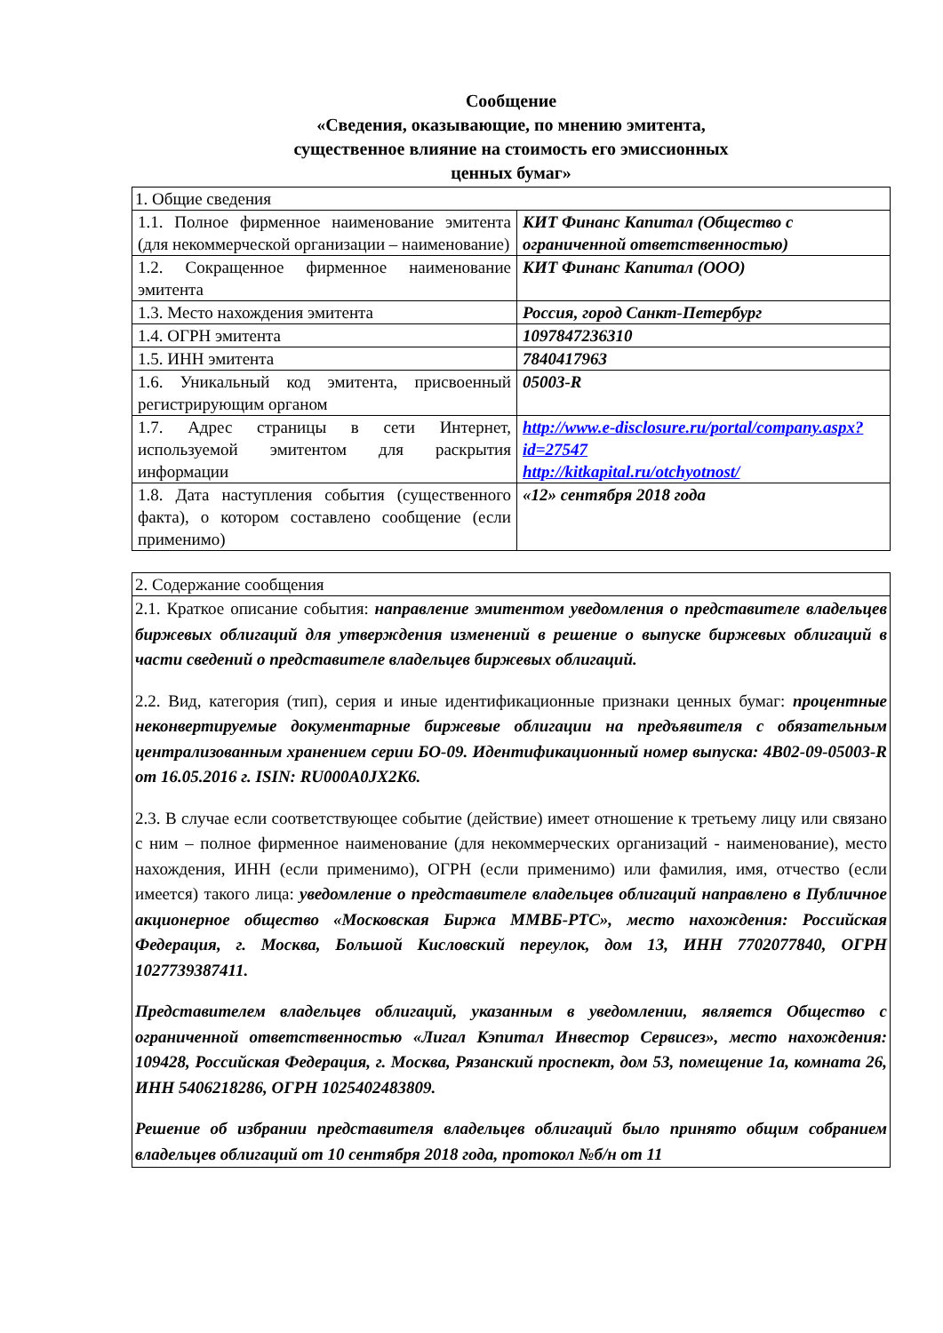Сообщение
«Сведения, оказывающие, по мнению эмитента,
существенное влияние на стоимость его эмиссионных
ценных бумаг»
| 1. Общие сведения | |
| 1.1. Полное фирменное наименование эмитента (для некоммерческой организации – наименование) | КИТ Финанс Капитал (Общество с ограниченной ответственностью) |
| 1.2. Сокращенное фирменное наименование эмитента | КИТ Финанс Капитал (ООО) |
| 1.3. Место нахождения эмитента | Россия, город Санкт-Петербург |
| 1.4. ОГРН эмитента | 1097847236310 |
| 1.5. ИНН эмитента | 7840417963 |
| 1.6. Уникальный код эмитента, присвоенный регистрирующим органом | 05003-R |
| 1.7. Адрес страницы в сети Интернет, используемой эмитентом для раскрытия информации | http://www.e-disclosure.ru/portal/company.aspx?id=27547 http://kitkapital.ru/otchyotnost/ |
| 1.8. Дата наступления события (существенного факта), о котором составлено сообщение (если применимо) | «12» сентября 2018 года |
| 2. Содержание сообщения |
| 2.1. Краткое описание события: направление эмитентом уведомления о представителе владельцев биржевых облигаций для утверждения изменений в решение о выпуске биржевых облигаций в части сведений о представителе владельцев биржевых облигаций. 2.2. Вид, категория (тип), серия и иные идентификационные признаки ценных бумаг: процентные неконвертируемые документарные биржевые облигации на предъявителя с обязательным централизованным хранением серии БО-09. Идентификационный номер выпуска: 4B02-09-05003-R от 16.05.2016 г. ISIN: RU000A0JX2K6. 2.3. В случае если соответствующее событие (действие) имеет отношение к третьему лицу или связано с ним – полное фирменное наименование (для некоммерческих организаций - наименование), место нахождения, ИНН (если применимо), ОГРН (если применимо) или фамилия, имя, отчество (если имеется) такого лица: уведомление о представителе владельцев облигаций направлено в Публичное акционерное общество «Московская Биржа ММВБ-РТС», место нахождения: Российская Федерация, г. Москва, Большой Кисловский переулок, дом 13, ИНН 7702077840, ОГРН 1027739387411. Представителем владельцев облигаций, указанным в уведомлении, является Общество с ограниченной ответственностью «Лигал Кэпитал Инвестор Сервисез», место нахождения: 109428, Российская Федерация, г. Москва, Рязанский проспект, дом 53, помещение 1а, комната 26, ИНН 5406218286, ОГРН 1025402483809. Решение об избрании представителя владельцев облигаций было принято общим собранием владельцев облигаций от 10 сентября 2018 года, протокол №б/н от 11 |